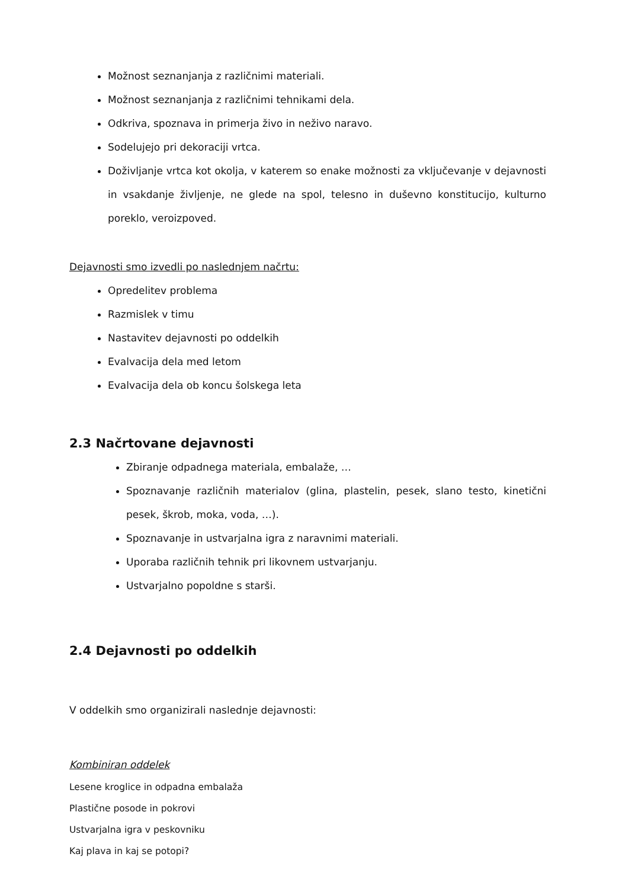Možnost seznanjanja z različnimi materiali.
Možnost seznanjanja z različnimi tehnikami dela.
Odkriva, spoznava in primerja živo in neživo naravo.
Sodelujejo pri dekoraciji vrtca.
Doživljanje vrtca kot okolja, v katerem so enake možnosti za vključevanje v dejavnosti in vsakdanje življenje, ne glede na spol, telesno in duševno konstitucijo, kulturno poreklo, veroizpoved.
Dejavnosti smo izvedli po naslednjem načrtu:
Opredelitev problema
Razmislek v timu
Nastavitev dejavnosti po oddelkih
Evalvacija dela med letom
Evalvacija dela ob koncu šolskega leta
2.3 Načrtovane dejavnosti
Zbiranje odpadnega materiala, embalaže, …
Spoznavanje različnih materialov (glina, plastelin, pesek, slano testo, kinetični pesek, škrob, moka, voda, …).
Spoznavanje in ustvarjalna igra z naravnimi materiali.
Uporaba različnih tehnik pri likovnem ustvarjanju.
Ustvarjalno popoldne s starši.
2.4 Dejavnosti po oddelkih
V oddelkih smo organizirali naslednje dejavnosti:
Kombiniran oddelek
Lesene kroglice in odpadna embalaža
Plastične posode in pokrovi
Ustvarjalna igra v peskovniku
Kaj plava in kaj se potopi?